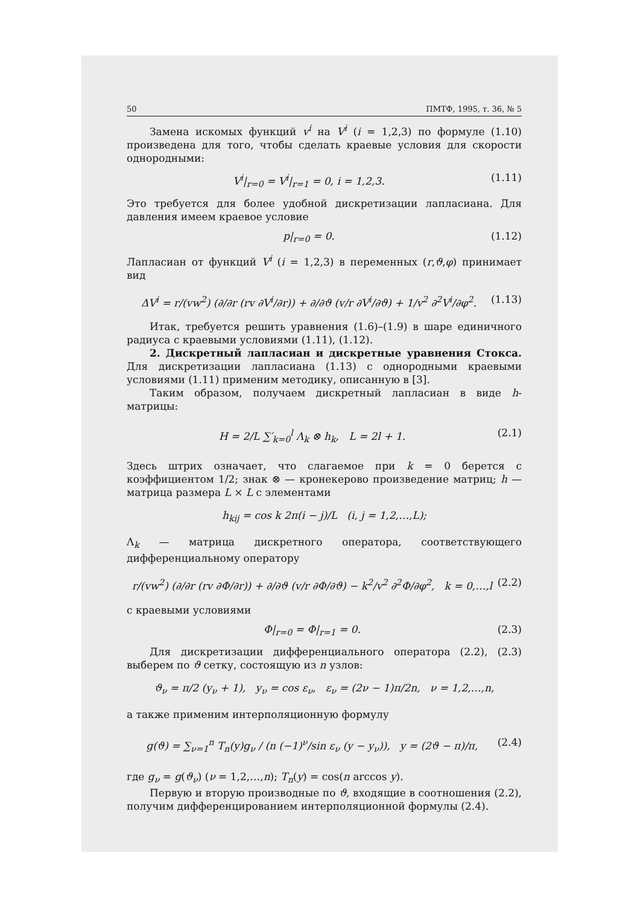50 ПМТФ, 1995, т. 36, № 5
Замена искомых функций v<sup>i</sup> на V<sup>i</sup> (i = 1,2,3) по формуле (1.10) произведена для того, чтобы сделать краевые условия для скорости однородными:
V<sup>i</sup>|<sub>r=0</sub> = V<sup>i</sup>|<sub>r=1</sub> = 0, i = 1,2,3. (1.11)
Это требуется для более удобной дискретизации лапласиана. Для давления имеем краевое условие
p|<sub>r=0</sub> = 0. (1.12)
Лапласиан от функций V<sup>i</sup> (i = 1,2,3) в переменных (r,ϑ,φ) принимает вид
ΔV<sup>i</sup> = r/(vw<sup>2</sup>) (∂/∂r (rv ∂V<sup>i</sup>/∂r)) + ∂/∂ϑ (v/r ∂V<sup>i</sup>/∂ϑ) + 1/v<sup>2</sup> ∂<sup>2</sup>V<sup>i</sup>/∂φ<sup>2</sup>. (1.13)
Итак, требуется решить уравнения (1.6)–(1.9) в шаре единичного радиуса с краевыми условиями (1.11), (1.12).
2. Дискретный лапласиан и дискретные уравнения Стокса. Для дискретизации лапласиана (1.13) с однородными краевыми условиями (1.11) применим методику, описанную в [3].
Таким образом, получаем дискретный лапласиан в виде h-матрицы:
H = 2/L ∑′<sub>k=0</sub><sup>l</sup> Λ<sub>k</sub> ⊗ h<sub>k</sub>, L = 2l + 1. (2.1)
Здесь штрих означает, что слагаемое при k = 0 берется с коэффициентом 1/2; знак ⊗ — кронекерово произведение матриц; h — матрица размера L × L с элементами
h<sub>kij</sub> = cos k 2π(i − j)/L (i, j = 1,2,…,L);
Λ<sub>k</sub> — матрица дискретного оператора, соответствующего дифференциальному оператору
r/(vw<sup>2</sup>) (∂/∂r (rv ∂Φ/∂r)) + ∂/∂ϑ (v/r ∂Φ/∂ϑ) − k<sup>2</sup>/v<sup>2</sup> ∂<sup>2</sup>Φ/∂φ<sup>2</sup>, k = 0,…,l (2.2)
с краевыми условиями
Φ|<sub>r=0</sub> = Φ|<sub>r=1</sub> = 0. (2.3)
Для дискретизации дифференциального оператора (2.2), (2.3) выберем по ϑ сетку, состоящую из n узлов:
ϑ<sub>ν</sub> = π/2 (y<sub>ν</sub> + 1), y<sub>ν</sub> = cos ε<sub>ν</sub>, ε<sub>ν</sub> = (2ν − 1)π/2n, ν = 1,2,…,n,
а также применим интерполяционную формулу
g(ϑ) = ∑<sub>ν=1</sub><sup>n</sup> T<sub>n</sub>(y)g<sub>ν</sub> / (n (−1)<sup>ν</sup>/sin ε<sub>ν</sub> (y − y<sub>ν</sub>)), y = (2ϑ − π)/π, (2.4)
где g<sub>ν</sub> = g(ϑ<sub>ν</sub>) (ν = 1,2,…,n); T<sub>n</sub>(y) = cos(n arccos y).
Первую и вторую производные по ϑ, входящие в соотношения (2.2), получим дифференцированием интерполяционной формулы (2.4).